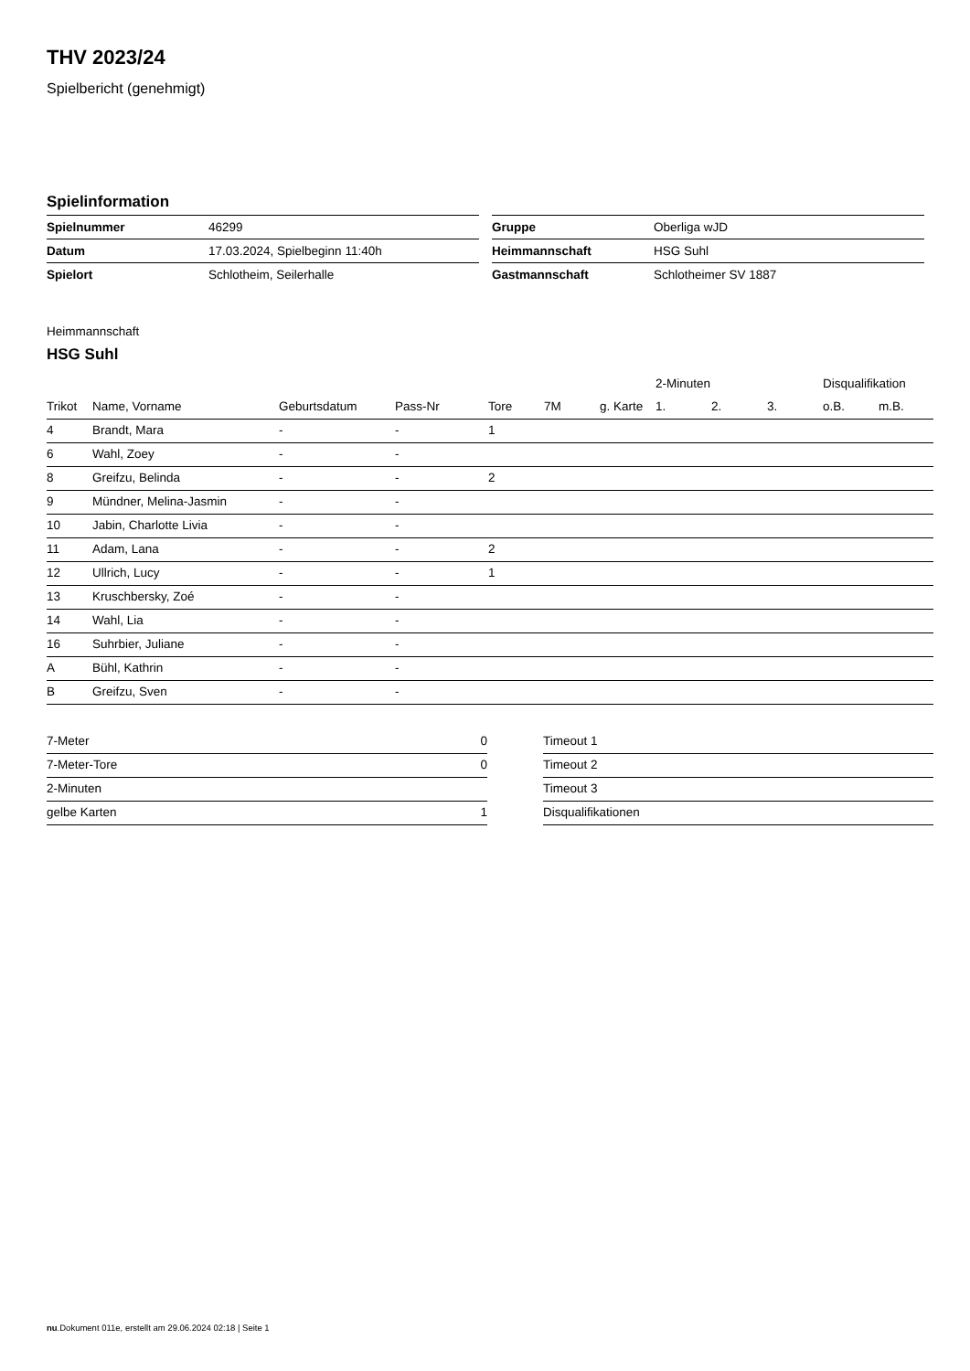THV 2023/24
Spielbericht (genehmigt)
Spielinformation
| Spielnummer | 46299 |
| Datum | 17.03.2024, Spielbeginn 11:40h |
| Spielort | Schlotheim, Seilerhalle |
| Gruppe | Oberliga wJD |
| Heimmannschaft | HSG Suhl |
| Gastmannschaft | Schlotheimer SV 1887 |
Heimmannschaft
HSG Suhl
| | | | | | | | 2-Minuten | | | Disqualifikation | |
| --- | --- | --- | --- | --- | --- | --- | --- | --- | --- | --- | --- |
| Trikot | Name, Vorname | Geburtsdatum | Pass-Nr | Tore | 7M | g. Karte | 1. | 2. | 3. | o.B. | m.B. |
| 4 | Brandt, Mara | - | - | 1 | | | | | | | |
| 6 | Wahl, Zoey | - | - | | | | | | | | |
| 8 | Greifzu, Belinda | - | - | 2 | | | | | | | |
| 9 | Mündner, Melina-Jasmin | - | - | | | | | | | | |
| 10 | Jabin, Charlotte Livia | - | - | | | | | | | | |
| 11 | Adam, Lana | - | - | 2 | | | | | | | |
| 12 | Ullrich, Lucy | - | - | 1 | | | | | | | |
| 13 | Kruschbersky, Zoé | - | - | | | | | | | | |
| 14 | Wahl, Lia | - | - | | | | | | | | |
| 16 | Suhrbier, Juliane | - | - | | | | | | | | |
| A | Bühl, Kathrin | - | - | | | | | | | | |
| B | Greifzu, Sven | - | - | | | | | | | | |
| 7-Meter | 0 |
| 7-Meter-Tore | 0 |
| 2-Minuten | |
| gelbe Karten | 1 |
| Timeout 1 |
| Timeout 2 |
| Timeout 3 |
| Disqualifikationen |
nu.Dokument 011e, erstellt am 29.06.2024 02:18 | Seite 1